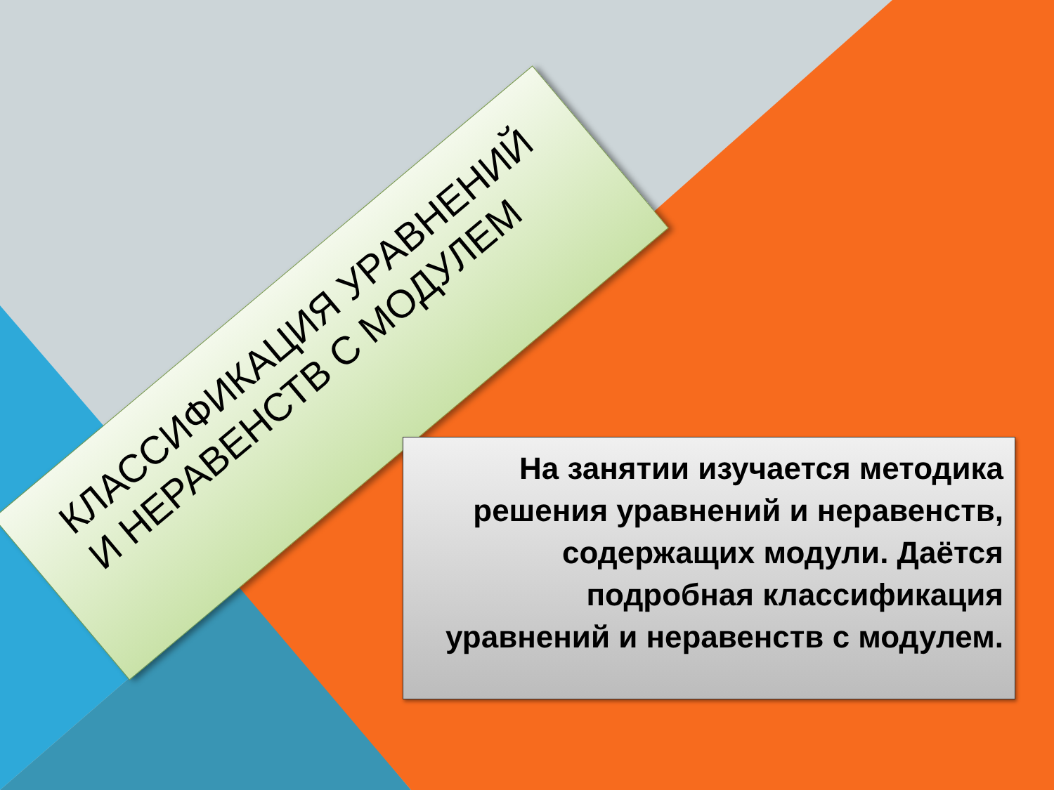КЛАССИФИКАЦИЯ УРАВНЕНИЙ И НЕРАВЕНСТВ С МОДУЛЕМ
На занятии изучается методика решения уравнений и неравенств, содержащих модули. Даётся подробная классификация уравнений и неравенств с модулем.